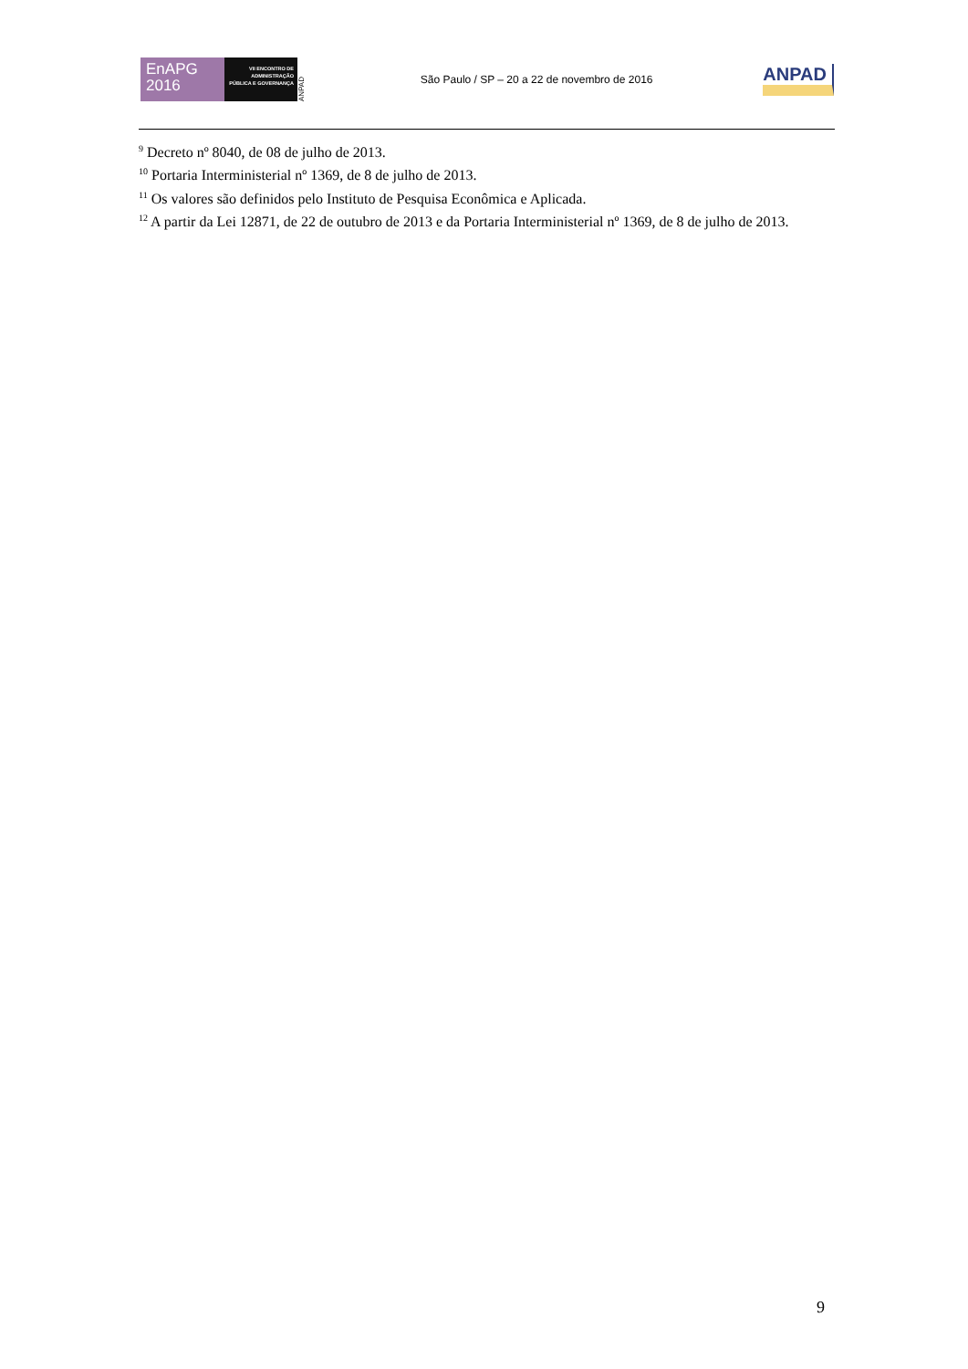EnAPG
2016
VII ENCONTRO DE ADMINISTRAÇÃO PÚBLICA E GOVERNANÇA
ANPAD
São Paulo / SP – 20 a 22 de novembro de 2016
ANPAD
<sup>9</sup> Decreto nº 8040, de 08 de julho de 2013.
<sup>10</sup> Portaria Interministerial nº 1369, de 8 de julho de 2013.
<sup>11</sup> Os valores são definidos pelo Instituto de Pesquisa Econômica e Aplicada.
<sup>12</sup> A partir da Lei 12871, de 22 de outubro de 2013 e da Portaria Interministerial nº 1369, de 8 de julho de 2013.
9